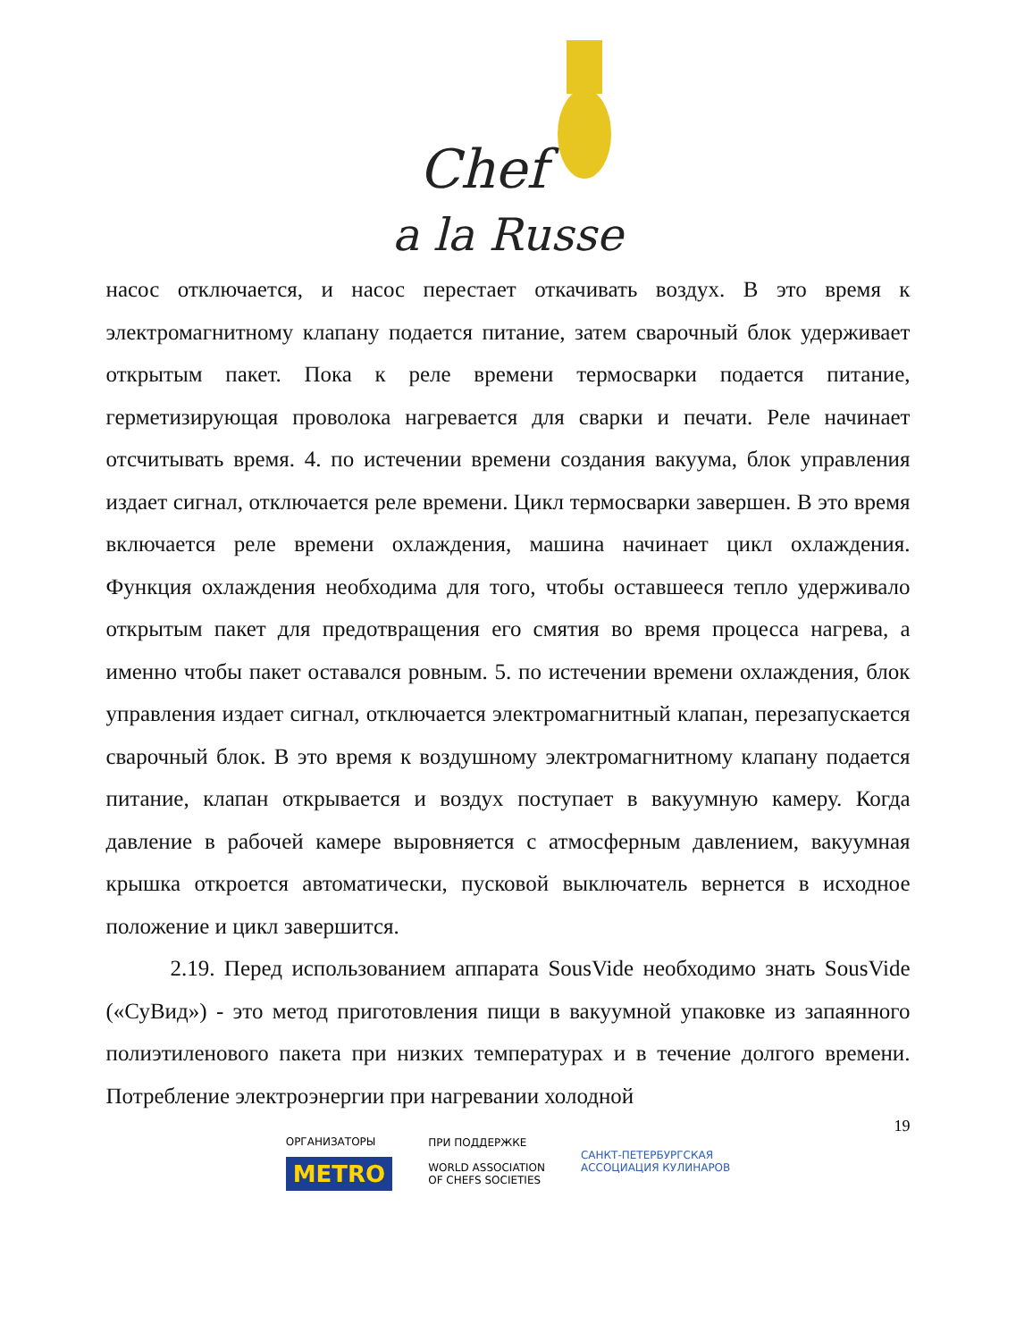Chef
a la Russe
насос отключается, и насос перестает откачивать воздух. В это время к электромагнитному клапану подается питание, затем сварочный блок удерживает открытым пакет. Пока к реле времени термосварки подается питание, герметизирующая проволока нагревается для сварки и печати. Реле начинает отсчитывать время. 4. по истечении времени создания вакуума, блок управления издает сигнал, отключается реле времени. Цикл термосварки завершен. В это время включается реле времени охлаждения, машина начинает цикл охлаждения. Функция охлаждения необходима для того, чтобы оставшееся тепло удерживало открытым пакет для предотвращения его смятия во время процесса нагрева, а именно чтобы пакет оставался ровным. 5. по истечении времени охлаждения, блок управления издает сигнал, отключается электромагнитный клапан, перезапускается сварочный блок. В это время к воздушному электромагнитному клапану подается питание, клапан открывается и воздух поступает в вакуумную камеру. Когда давление в рабочей камере выровняется с атмосферным давлением, вакуумная крышка откроется автоматически, пусковой выключатель вернется в исходное положение и цикл завершится.
2.19. Перед использованием аппарата SousVide необходимо знать SousVide («СуВид») - это метод приготовления пищи в вакуумной упаковке из запаянного полиэтиленового пакета при низких температурах и в течение долгого времени. Потребление электроэнергии при нагревании холодной
19
ОРГАНИЗАТОРЫ
METRO
ПРИ ПОДДЕРЖКЕ
WORLD ASSOCIATION
OF CHEFS SOCIETIES
САНКТ-ПЕТЕРБУРГСКАЯ
АССОЦИАЦИЯ КУЛИНАРОВ